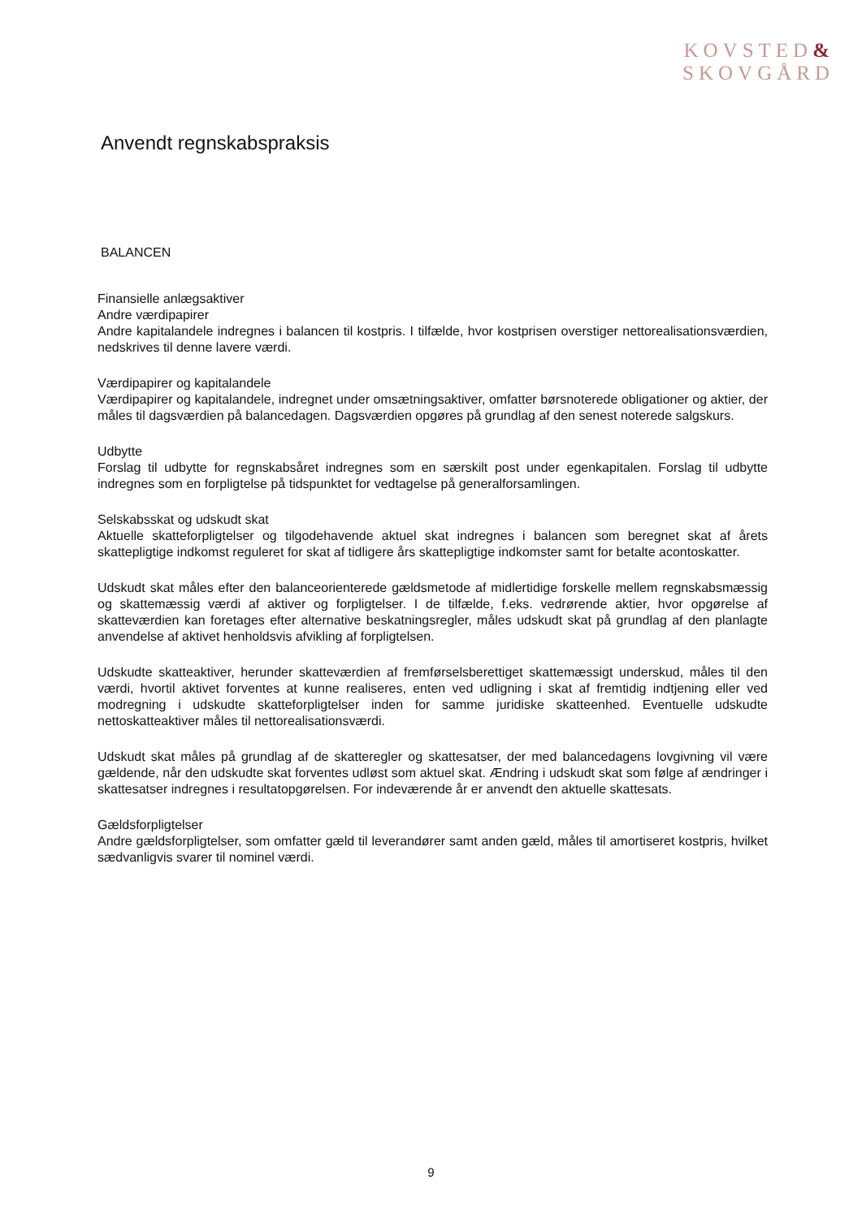KOVSTED&
SKOVGÅRD
Anvendt regnskabspraksis
BALANCEN
Finansielle anlægsaktiver
Andre værdipapirer
Andre kapitalandele indregnes i balancen til kostpris. I tilfælde, hvor kostprisen overstiger nettorealisationsværdien, nedskrives til denne lavere værdi.
Værdipapirer og kapitalandele
Værdipapirer og kapitalandele, indregnet under omsætningsaktiver, omfatter børsnoterede obligationer og aktier, der måles til dagsværdien på balancedagen. Dagsværdien opgøres på grundlag af den senest noterede salgskurs.
Udbytte
Forslag til udbytte for regnskabsåret indregnes som en særskilt post under egenkapitalen. Forslag til udbytte indregnes som en forpligtelse på tidspunktet for vedtagelse på generalforsamlingen.
Selskabsskat og udskudt skat
Aktuelle skatteforpligtelser og tilgodehavende aktuel skat indregnes i balancen som beregnet skat af årets skattepligtige indkomst reguleret for skat af tidligere års skattepligtige indkomster samt for betalte acontoskatter.
Udskudt skat måles efter den balanceorienterede gældsmetode af midlertidige forskelle mellem regnskabsmæssig og skattemæssig værdi af aktiver og forpligtelser. I de tilfælde, f.eks. vedrørende aktier, hvor opgørelse af skatteværdien kan foretages efter alternative beskatningsregler, måles udskudt skat på grundlag af den planlagte anvendelse af aktivet henholdsvis afvikling af forpligtelsen.
Udskudte skatteaktiver, herunder skatteværdien af fremførselsberettiget skattemæssigt underskud, måles til den værdi, hvortil aktivet forventes at kunne realiseres, enten ved udligning i skat af fremtidig indtjening eller ved modregning i udskudte skatteforpligtelser inden for samme juridiske skatteenhed. Eventuelle udskudte nettoskatteaktiver måles til nettorealisationsværdi.
Udskudt skat måles på grundlag af de skatteregler og skattesatser, der med balancedagens lovgivning vil være gældende, når den udskudte skat forventes udløst som aktuel skat. Ændring i udskudt skat som følge af ændringer i skattesatser indregnes i resultatopgørelsen. For indeværende år er anvendt den aktuelle skattesats.
Gældsforpligtelser
Andre gældsforpligtelser, som omfatter gæld til leverandører samt anden gæld, måles til amortiseret kostpris, hvilket sædvanligvis svarer til nominel værdi.
9